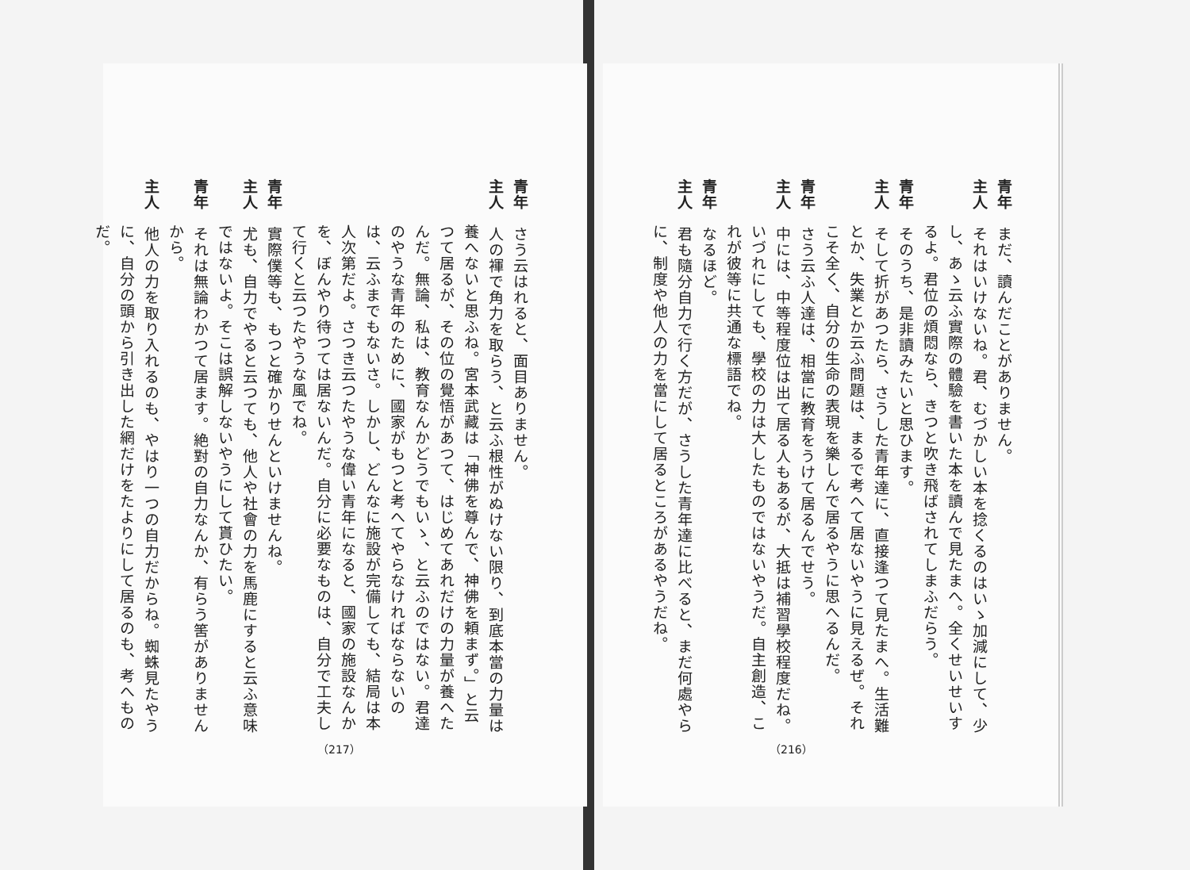青年　まだ、讀んだことがありません。
主人　それはいけないね。君、むづかしい本を捻くるのはいゝ加減にして、少し、あゝ云ふ實際の體驗を書いた本を讀んで見たまへ。全くせいせいするよ。君位の煩悶なら、きつと吹き飛ばされてしまふだらう。
青年　そのうち、是非讀みたいと思ひます。
主人　そして折があつたら、さうした青年達に、直接逢つて見たまへ。生活難とか、失業とか云ふ問題は、まるで考へて居ないやうに見えるぜ。それこそ全く、自分の生命の表現を樂しんで居るやうに思へるんだ。
青年　さう云ふ人達は、相當に教育をうけて居るんでせう。
主人　中には、中等程度位は出て居る人もあるが、大抵は補習學校程度だね。いづれにしても、學校の力は大したものではないやうだ。自主創造、これが彼等に共通な標語でね。
青年　なるほど。
主人　君も隨分自力で行く方だが、さうした青年達に比べると、まだ何處やらに、制度や他人の力を當にして居るところがあるやうだね。
（216）
青年　さう云はれると、面目ありません。
主人　人の褌で角力を取らう、と云ふ根性がぬけない限り、到底本當の力量は養へないと思ふね。宮本武藏は「神佛を尊んで、神佛を頼まず。」と云つて居るが、その位の覺悟があつて、はじめてあれだけの力量が養へたんだ。無論、私は、教育なんかどうでもいゝ、と云ふのではない。君達のやうな青年のために、國家がもつと考へてやらなければならないのは、云ふまでもないさ。しかし、どんなに施設が完備しても、結局は本人次第だよ。さつき云つたやうな偉い青年になると、國家の施設なんかを、ぼんやり待つては居ないんだ。自分に必要なものは、自分で工夫して行くと云つたやうな風でね。
青年　實際僕等も、もつと確かりせんといけませんね。
主人　尤も、自力でやると云つても、他人や社會の力を馬鹿にすると云ふ意味ではないよ。そこは誤解しないやうにして貰ひたい。
青年　それは無論わかつて居ます。絶對の自力なんか、有らう筈がありませんから。
主人　他人の力を取り入れるのも、やはり一つの自力だからね。蜘蛛見たやうに、自分の頭から引き出した網だけをたよりにして居るのも、考へものだ。
（217）